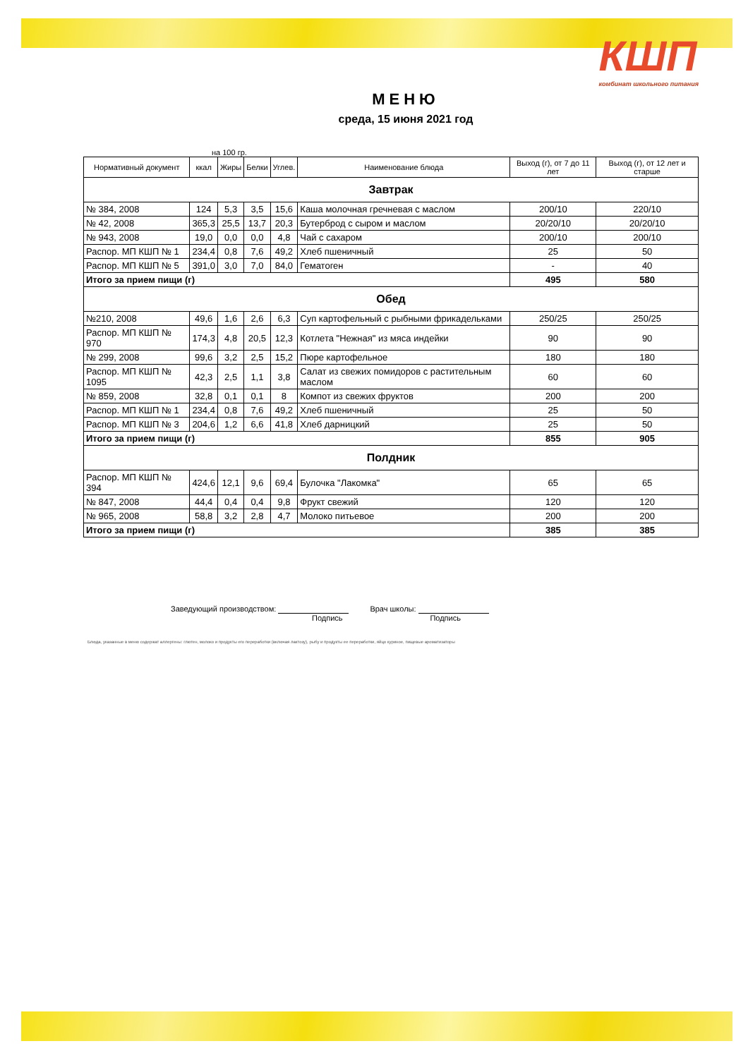КШП
комбинат школьного питания
МЕНЮ
среда, 15 июня 2021 год
на 100 гр.
| Нормативный документ | ккал | Жиры | Белки | Углев. | Наименование блюда | Выход (г), от 7 до 11 лет | Выход (г), от 12 лет и старше |
| --- | --- | --- | --- | --- | --- | --- | --- |
| Завтрак | | | | | | | |
| № 384, 2008 | 124 | 5,3 | 3,5 | 15,6 | Каша молочная гречневая с маслом | 200/10 | 220/10 |
| № 42, 2008 | 365,3 | 25,5 | 13,7 | 20,3 | Бутерброд с сыром и маслом | 20/20/10 | 20/20/10 |
| № 943, 2008 | 19,0 | 0,0 | 0,0 | 4,8 | Чай с сахаром | 200/10 | 200/10 |
| Распор. МП КШП № 1 | 234,4 | 0,8 | 7,6 | 49,2 | Хлеб пшеничный | 25 | 50 |
| Распор. МП КШП № 5 | 391,0 | 3,0 | 7,0 | 84,0 | Гематоген | - | 40 |
| Итого за прием пищи (г) | | | | | | 495 | 580 |
| Обед | | | | | | | |
| №210, 2008 | 49,6 | 1,6 | 2,6 | 6,3 | Суп картофельный с рыбными фрикадельками | 250/25 | 250/25 |
| Распор. МП КШП № 970 | 174,3 | 4,8 | 20,5 | 12,3 | Котлета "Нежная" из мяса индейки | 90 | 90 |
| № 299, 2008 | 99,6 | 3,2 | 2,5 | 15,2 | Пюре картофельное | 180 | 180 |
| Распор. МП КШП № 1095 | 42,3 | 2,5 | 1,1 | 3,8 | Салат из свежих помидоров с растительным маслом | 60 | 60 |
| № 859, 2008 | 32,8 | 0,1 | 0,1 | 8 | Компот из свежих фруктов | 200 | 200 |
| Распор. МП КШП № 1 | 234,4 | 0,8 | 7,6 | 49,2 | Хлеб пшеничный | 25 | 50 |
| Распор. МП КШП № 3 | 204,6 | 1,2 | 6,6 | 41,8 | Хлеб дарницкий | 25 | 50 |
| Итого за прием пищи (г) | | | | | | 855 | 905 |
| Полдник | | | | | | | |
| Распор. МП КШП № 394 | 424,6 | 12,1 | 9,6 | 69,4 | Булочка "Лакомка" | 65 | 65 |
| № 847, 2008 | 44,4 | 0,4 | 0,4 | 9,8 | Фрукт свежий | 120 | 120 |
| № 965, 2008 | 58,8 | 3,2 | 2,8 | 4,7 | Молоко питьевое | 200 | 200 |
| Итого за прием пищи (г) | | | | | | 385 | 385 |
Заведующий производством:
Подпись Врач школы:
Подпись
Блюда, указанные в меню содержат аллергены: глютен, молоко и продукты его переработки (включая лактозу), рыбу и продукты ее переработки, яйцо куриное, пищевые ароматизаторы